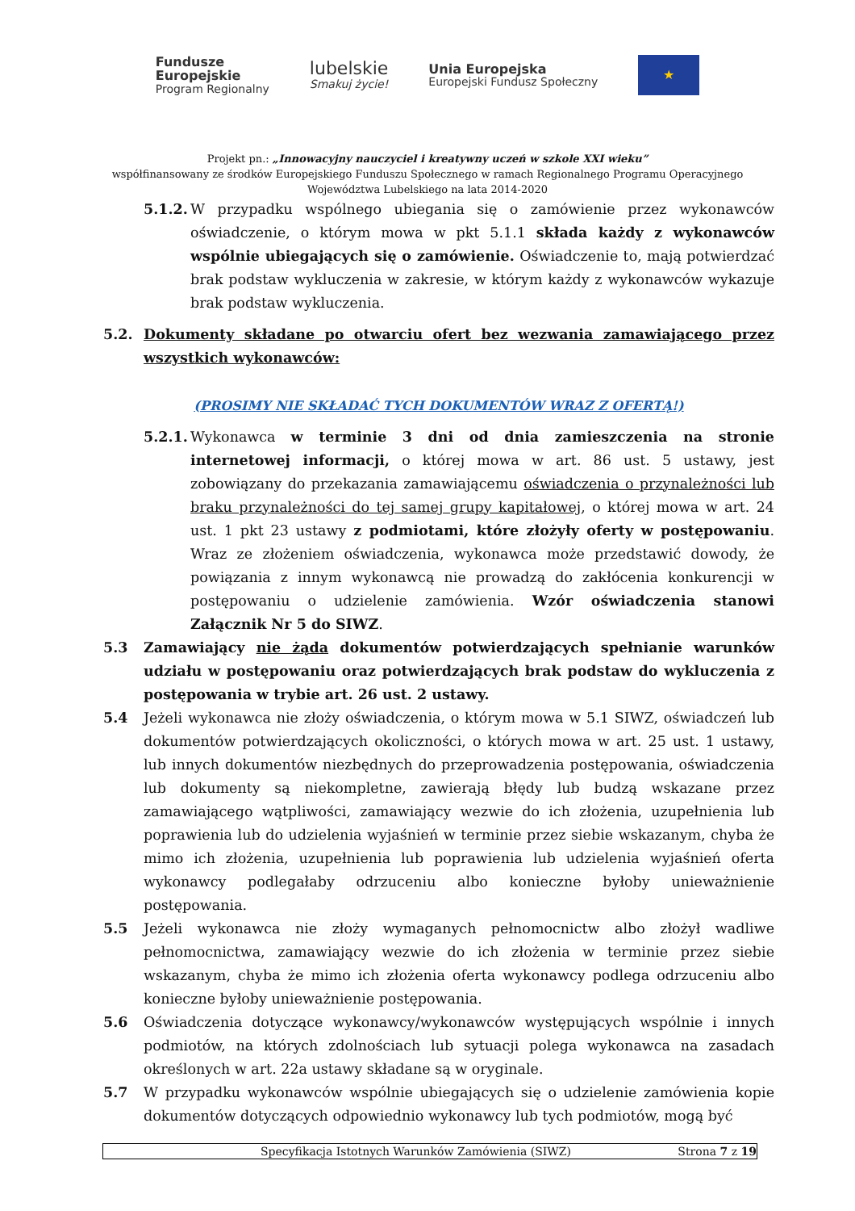Fundusze
Europejskie
Program Regionalny
lubelskie
Smakuj życie!
Unia Europejska
Europejski Fundusz Społeczny
★
Projekt pn.: „Innowacyjny nauczyciel i kreatywny uczeń w szkole XXI wieku”
współfinansowany ze środków Europejskiego Funduszu Społecznego w ramach Regionalnego Programu Operacyjnego
Województwa Lubelskiego na lata 2014-2020
5.1.2.
W przypadku wspólnego ubiegania się o zamówienie przez wykonawców oświadczenie, o którym mowa w pkt 5.1.1 składa każdy z wykonawców wspólnie ubiegających się o zamówienie. Oświadczenie to, mają potwierdzać brak podstaw wykluczenia w zakresie, w którym każdy z wykonawców wykazuje brak podstaw wykluczenia.
5.2. Dokumenty składane po otwarciu ofert bez wezwania zamawiającego przez wszystkich wykonawców:
(PROSIMY NIE SKŁADAĆ TYCH DOKUMENTÓW WRAZ Z OFERTĄ!)
5.2.1.
Wykonawca w terminie 3 dni od dnia zamieszczenia na stronie internetowej informacji, o której mowa w art. 86 ust. 5 ustawy, jest zobowiązany do przekazania zamawiającemu oświadczenia o przynależności lub braku przynależności do tej samej grupy kapitałowej, o której mowa w art. 24 ust. 1 pkt 23 ustawy z podmiotami, które złożyły oferty w postępowaniu. Wraz ze złożeniem oświadczenia, wykonawca może przedstawić dowody, że powiązania z innym wykonawcą nie prowadzą do zakłócenia konkurencji w postępowaniu o udzielenie zamówienia. Wzór oświadczenia stanowi Załącznik Nr 5 do SIWZ.
5.3 Zamawiający nie żąda dokumentów potwierdzających spełnianie warunków udziału w postępowaniu oraz potwierdzających brak podstaw do wykluczenia z postępowania w trybie art. 26 ust. 2 ustawy.
5.4 Jeżeli wykonawca nie złoży oświadczenia, o którym mowa w 5.1 SIWZ, oświadczeń lub dokumentów potwierdzających okoliczności, o których mowa w art. 25 ust. 1 ustawy, lub innych dokumentów niezbędnych do przeprowadzenia postępowania, oświadczenia lub dokumenty są niekompletne, zawierają błędy lub budzą wskazane przez zamawiającego wątpliwości, zamawiający wezwie do ich złożenia, uzupełnienia lub poprawienia lub do udzielenia wyjaśnień w terminie przez siebie wskazanym, chyba że mimo ich złożenia, uzupełnienia lub poprawienia lub udzielenia wyjaśnień oferta wykonawcy podlegałaby odrzuceniu albo konieczne byłoby unieważnienie postępowania.
5.5 Jeżeli wykonawca nie złoży wymaganych pełnomocnictw albo złożył wadliwe pełnomocnictwa, zamawiający wezwie do ich złożenia w terminie przez siebie wskazanym, chyba że mimo ich złożenia oferta wykonawcy podlega odrzuceniu albo konieczne byłoby unieważnienie postępowania.
5.6 Oświadczenia dotyczące wykonawcy/wykonawców występujących wspólnie i innych podmiotów, na których zdolnościach lub sytuacji polega wykonawca na zasadach określonych w art. 22a ustawy składane są w oryginale.
5.7 W przypadku wykonawców wspólnie ubiegających się o udzielenie zamówienia kopie dokumentów dotyczących odpowiednio wykonawcy lub tych podmiotów, mogą być
Specyfikacja Istotnych Warunków Zamówienia (SIWZ) Strona 7 z 19